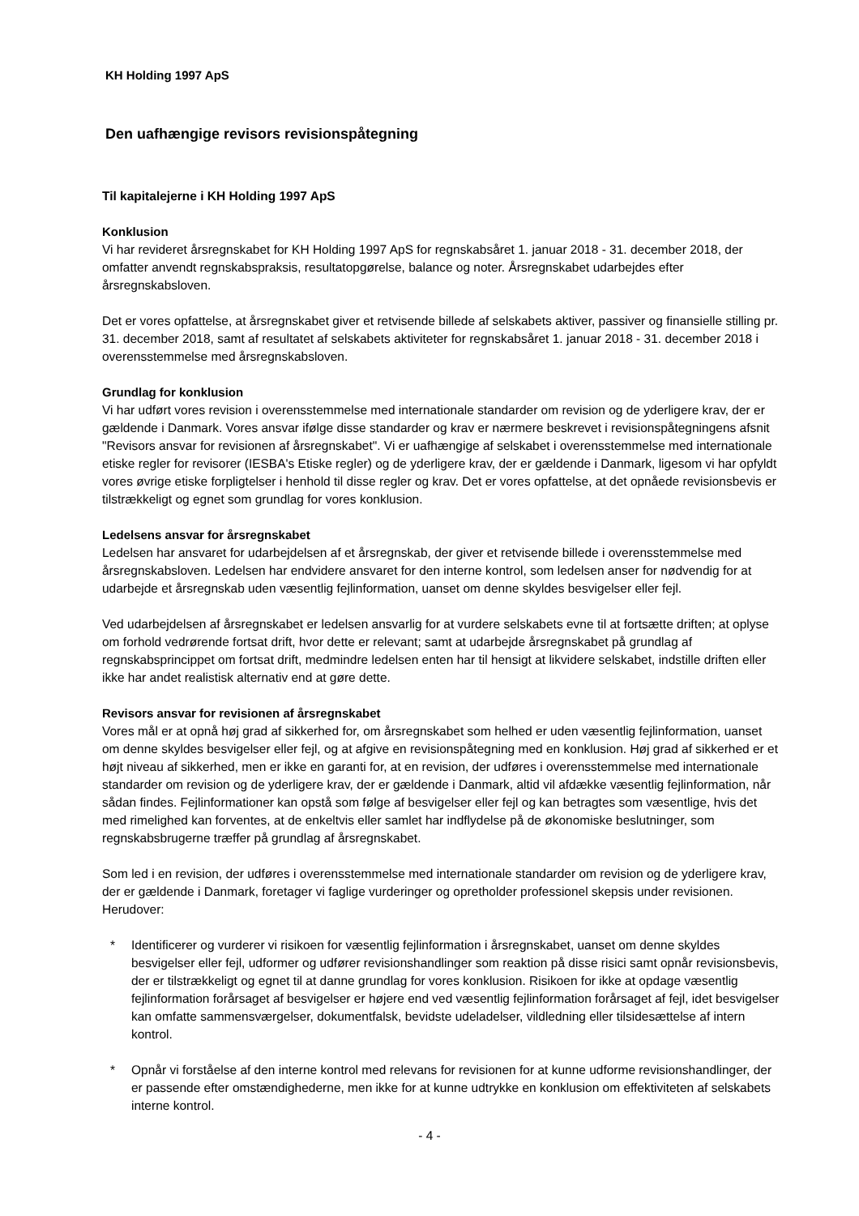KH Holding 1997 ApS
Den uafhængige revisors revisionspåtegning
Til kapitalejerne i KH Holding 1997 ApS
Konklusion
Vi har revideret årsregnskabet for KH Holding 1997 ApS for regnskabsåret 1. januar 2018 - 31. december 2018, der omfatter anvendt regnskabspraksis, resultatopgørelse, balance og noter. Årsregnskabet udarbejdes efter årsregnskabsloven.
Det er vores opfattelse, at årsregnskabet giver et retvisende billede af selskabets aktiver, passiver og finansielle stilling pr. 31. december 2018, samt af resultatet af selskabets aktiviteter for regnskabsåret 1. januar 2018 - 31. december 2018 i overensstemmelse med årsregnskabsloven.
Grundlag for konklusion
Vi har udført vores revision i overensstemmelse med internationale standarder om revision og de yderligere krav, der er gældende i Danmark. Vores ansvar ifølge disse standarder og krav er nærmere beskrevet i revisionspåtegningens afsnit "Revisors ansvar for revisionen af årsregnskabet". Vi er uafhængige af selskabet i overensstemmelse med internationale etiske regler for revisorer (IESBA's Etiske regler) og de yderligere krav, der er gældende i Danmark, ligesom vi har opfyldt vores øvrige etiske forpligtelser i henhold til disse regler og krav. Det er vores opfattelse, at det opnåede revisionsbevis er tilstrækkeligt og egnet som grundlag for vores konklusion.
Ledelsens ansvar for årsregnskabet
Ledelsen har ansvaret for udarbejdelsen af et årsregnskab, der giver et retvisende billede i overensstemmelse med årsregnskabsloven. Ledelsen har endvidere ansvaret for den interne kontrol, som ledelsen anser for nødvendig for at udarbejde et årsregnskab uden væsentlig fejlinformation, uanset om denne skyldes besvigelser eller fejl.
Ved udarbejdelsen af årsregnskabet er ledelsen ansvarlig for at vurdere selskabets evne til at fortsætte driften; at oplyse om forhold vedrørende fortsat drift, hvor dette er relevant; samt at udarbejde årsregnskabet på grundlag af regnskabsprincippet om fortsat drift, medmindre ledelsen enten har til hensigt at likvidere selskabet, indstille driften eller ikke har andet realistisk alternativ end at gøre dette.
Revisors ansvar for revisionen af årsregnskabet
Vores mål er at opnå høj grad af sikkerhed for, om årsregnskabet som helhed er uden væsentlig fejlinformation, uanset om denne skyldes besvigelser eller fejl, og at afgive en revisionspåtegning med en konklusion. Høj grad af sikkerhed er et højt niveau af sikkerhed, men er ikke en garanti for, at en revision, der udføres i overensstemmelse med internationale standarder om revision og de yderligere krav, der er gældende i Danmark, altid vil afdække væsentlig fejlinformation, når sådan findes. Fejlinformationer kan opstå som følge af besvigelser eller fejl og kan betragtes som væsentlige, hvis det med rimelighed kan forventes, at de enkeltvis eller samlet har indflydelse på de økonomiske beslutninger, som regnskabsbrugerne træffer på grundlag af årsregnskabet.
Som led i en revision, der udføres i overensstemmelse med internationale standarder om revision og de yderligere krav, der er gældende i Danmark, foretager vi faglige vurderinger og opretholder professionel skepsis under revisionen. Herudover:
* Identificerer og vurderer vi risikoen for væsentlig fejlinformation i årsregnskabet, uanset om denne skyldes besvigelser eller fejl, udformer og udfører revisionshandlinger som reaktion på disse risici samt opnår revisionsbevis, der er tilstrækkeligt og egnet til at danne grundlag for vores konklusion. Risikoen for ikke at opdage væsentlig fejlinformation forårsaget af besvigelser er højere end ved væsentlig fejlinformation forårsaget af fejl, idet besvigelser kan omfatte sammensværgelser, dokumentfalsk, bevidste udeladelser, vildledning eller tilsidesættelse af intern kontrol.
* Opnår vi forståelse af den interne kontrol med relevans for revisionen for at kunne udforme revisionshandlinger, der er passende efter omstændighederne, men ikke for at kunne udtrykke en konklusion om effektiviteten af selskabets interne kontrol.
- 4 -